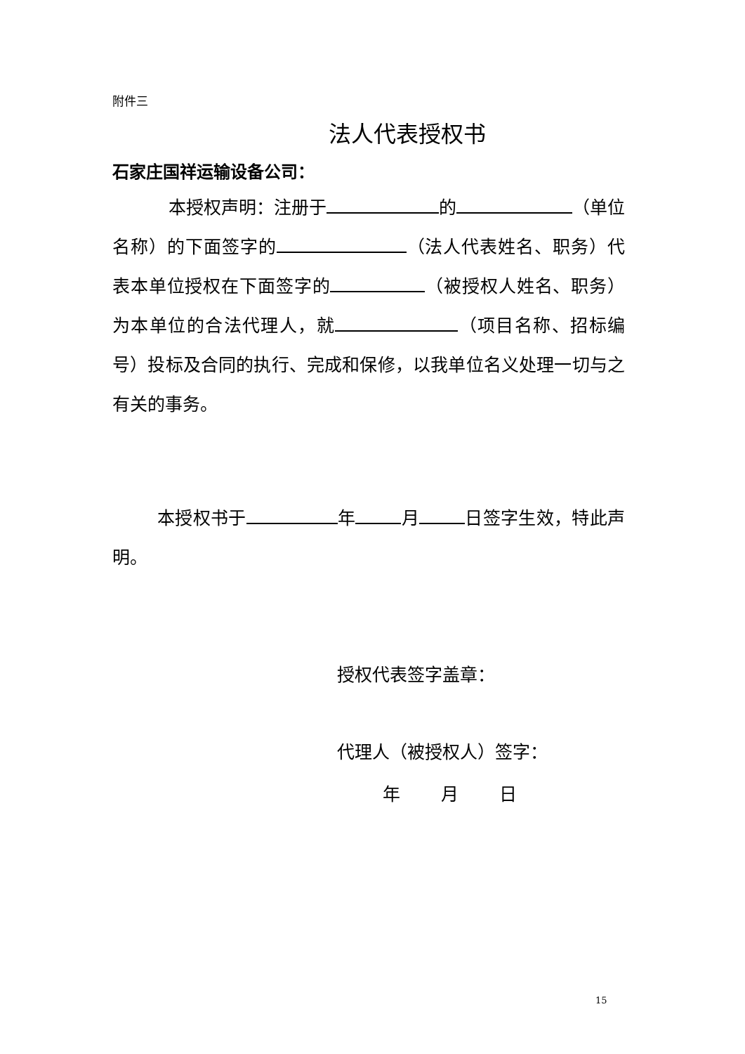附件三
法人代表授权书
石家庄国祥运输设备公司：
本授权声明：注册于 的 （单位名称）的下面签字的 （法人代表姓名、职务）代表本单位授权在下面签字的 （被授权人姓名、职务）为本单位的合法代理人，就 （项目名称、招标编号）投标及合同的执行、完成和保修，以我单位名义处理一切与之有关的事务。
本授权书于 年 月 日签字生效，特此声明。
授权代表签字盖章：
代理人（被授权人）签字：
年 月 日
15